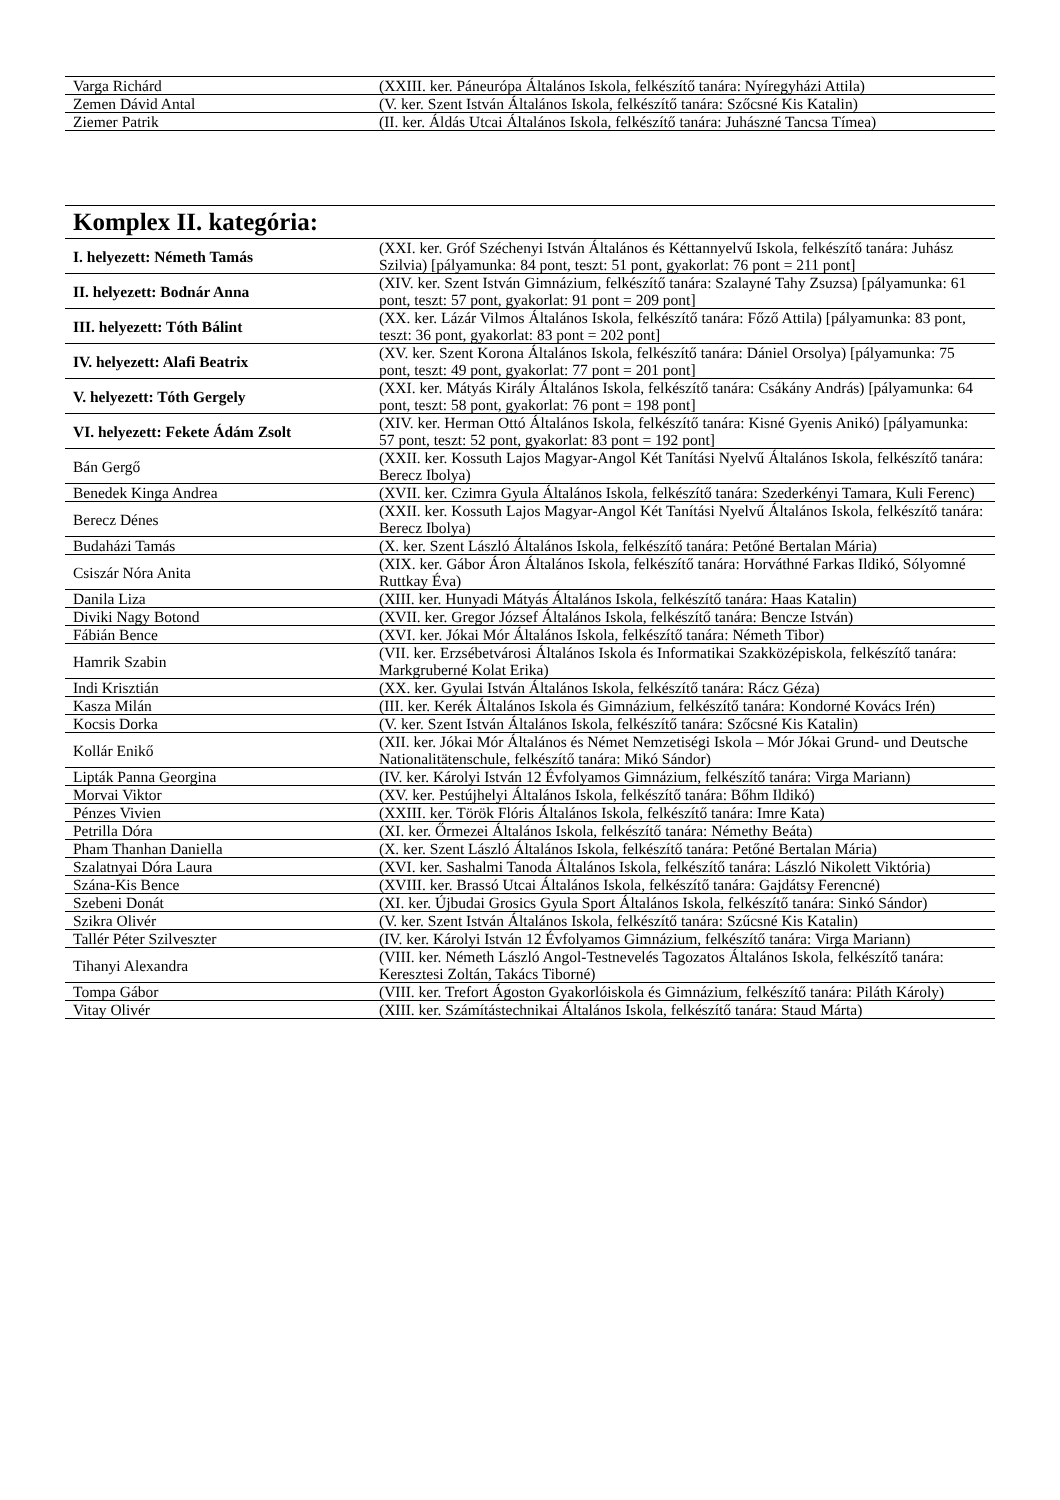| Varga Richárd | (XXIII. ker. Páneurópa Általános Iskola, felkészítő tanára: Nyíregyházi Attila) |
| Zemen Dávid Antal | (V. ker. Szent István Általános Iskola, felkészítő tanára: Szőcsné Kis Katalin) |
| Ziemer Patrik | (II. ker. Áldás Utcai Általános Iskola, felkészítő tanára: Juhászné Tancsa Tímea) |
Komplex II. kategória:
| I. helyezett: Németh Tamás | (XXI. ker. Gróf Széchenyi István Általános és Kéttannyelvű Iskola, felkészítő tanára: Juhász Szilvia) [pályamunka: 84 pont, teszt: 51 pont, gyakorlat: 76 pont = 211 pont] |
| II. helyezett: Bodnár Anna | (XIV. ker. Szent István Gimnázium, felkészítő tanára: Szalayné Tahy Zsuzsa) [pályamunka: 61 pont, teszt: 57 pont, gyakorlat: 91 pont = 209 pont] |
| III. helyezett: Tóth Bálint | (XX. ker. Lázár Vilmos Általános Iskola, felkészítő tanára: Főző Attila) [pályamunka: 83 pont, teszt: 36 pont, gyakorlat: 83 pont = 202 pont] |
| IV. helyezett: Alafi Beatrix | (XV. ker. Szent Korona Általános Iskola, felkészítő tanára: Dániel Orsolya) [pályamunka: 75 pont, teszt: 49 pont, gyakorlat: 77 pont = 201 pont] |
| V. helyezett: Tóth Gergely | (XXI. ker. Mátyás Király Általános Iskola, felkészítő tanára: Csákány András) [pályamunka: 64 pont, teszt: 58 pont, gyakorlat: 76 pont = 198 pont] |
| VI. helyezett: Fekete Ádám Zsolt | (XIV. ker. Herman Ottó Általános Iskola, felkészítő tanára: Kisné Gyenis Anikó) [pályamunka: 57 pont, teszt: 52 pont, gyakorlat: 83 pont = 192 pont] |
| Bán Gergő | (XXII. ker. Kossuth Lajos Magyar-Angol Két Tanítási Nyelvű Általános Iskola, felkészítő tanára: Berecz Ibolya) |
| Benedek Kinga Andrea | (XVII. ker. Czimra Gyula Általános Iskola, felkészítő tanára: Szederkényi Tamara, Kuli Ferenc) |
| Berecz Dénes | (XXII. ker. Kossuth Lajos Magyar-Angol Két Tanítási Nyelvű Általános Iskola, felkészítő tanára: Berecz Ibolya) |
| Budaházi Tamás | (X. ker. Szent László Általános Iskola, felkészítő tanára: Petőné Bertalan Mária) |
| Csiszár Nóra Anita | (XIX. ker. Gábor Áron Általános Iskola, felkészítő tanára: Horváthné Farkas Ildikó, Sólyomné Ruttkay Éva) |
| Danila Liza | (XIII. ker. Hunyadi Mátyás Általános Iskola, felkészítő tanára: Haas Katalin) |
| Diviki Nagy Botond | (XVII. ker. Gregor József Általános Iskola, felkészítő tanára: Bencze István) |
| Fábián Bence | (XVI. ker. Jókai Mór Általános Iskola, felkészítő tanára: Németh Tibor) |
| Hamrik Szabin | (VII. ker. Erzsébetvárosi Általános Iskola és Informatikai Szakközépiskola, felkészítő tanára: Markgruberné Kolat Erika) |
| Indi Krisztián | (XX. ker. Gyulai István Általános Iskola, felkészítő tanára: Rácz Géza) |
| Kasza Milán | (III. ker. Kerék Általános Iskola és Gimnázium, felkészítő tanára: Kondorné Kovács Irén) |
| Kocsis Dorka | (V. ker. Szent István Általános Iskola, felkészítő tanára: Szőcsné Kis Katalin) |
| Kollár Enikő | (XII. ker. Jókai Mór Általános és Német Nemzetiségi Iskola – Mór Jókai Grund- und Deutsche Nationalitätenschule, felkészítő tanára: Mikó Sándor) |
| Lipták Panna Georgina | (IV. ker. Károlyi István 12 Évfolyamos Gimnázium, felkészítő tanára: Virga Mariann) |
| Morvai Viktor | (XV. ker. Pestújhelyi Általános Iskola, felkészítő tanára: Bőhm Ildikó) |
| Pénzes Vivien | (XXIII. ker. Török Flóris Általános Iskola, felkészítő tanára: Imre Kata) |
| Petrilla Dóra | (XI. ker. Őrmezei Általános Iskola, felkészítő tanára: Némethy Beáta) |
| Pham Thanhan Daniella | (X. ker. Szent László Általános Iskola, felkészítő tanára: Petőné Bertalan Mária) |
| Szalatnyai Dóra Laura | (XVI. ker. Sashalmi Tanoda Általános Iskola, felkészítő tanára: László Nikolett Viktória) |
| Szána-Kis Bence | (XVIII. ker. Brassó Utcai Általános Iskola, felkészítő tanára: Gajdátsy Ferencné) |
| Szebeni Donát | (XI. ker. Újbudai Grosics Gyula Sport Általános Iskola, felkészítő tanára: Sinkó Sándor) |
| Szikra Olivér | (V. ker. Szent István Általános Iskola, felkészítő tanára: Szűcsné Kis Katalin) |
| Tallér Péter Szilveszter | (IV. ker. Károlyi István 12 Évfolyamos Gimnázium, felkészítő tanára: Virga Mariann) |
| Tihanyi Alexandra | (VIII. ker. Németh László Angol-Testnevelés Tagozatos Általános Iskola, felkészítő tanára: Keresztesi Zoltán, Takács Tiborné) |
| Tompa Gábor | (VIII. ker. Trefort Ágoston Gyakorlóiskola és Gimnázium, felkészítő tanára: Piláth Károly) |
| Vitay Olivér | (XIII. ker. Számítástechnikai Általános Iskola, felkészítő tanára: Staud Márta) |